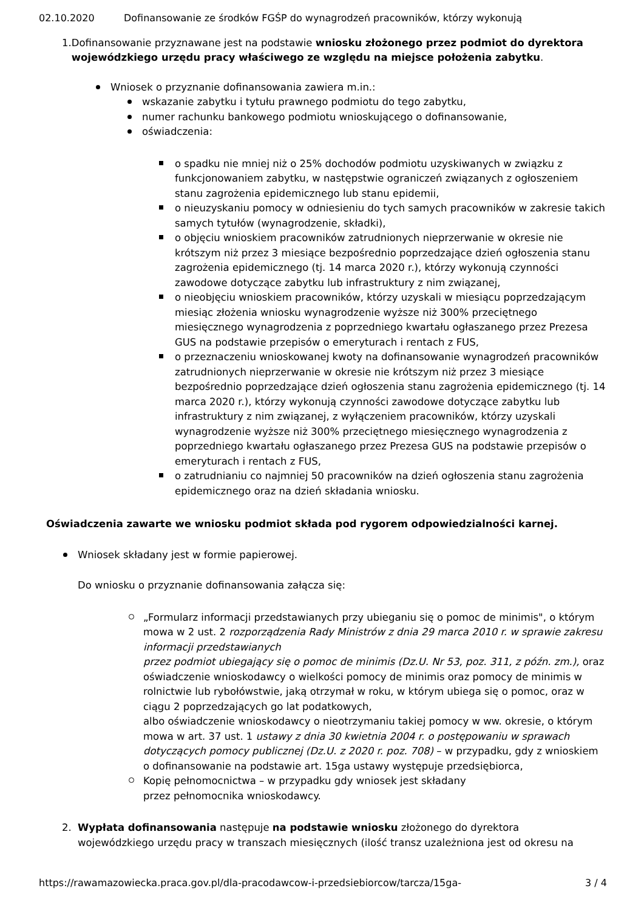02.10.2020 Dofinansowanie ze środków FGŚP do wynagrodzeń pracowników, którzy wykonują
1. Dofinansowanie przyznawane jest na podstawie wniosku złożonego przez podmiot do dyrektora wojewódzkiego urzędu pracy właściwego ze względu na miejsce położenia zabytku.
Wniosek o przyznanie dofinansowania zawiera m.in.:
wskazanie zabytku i tytułu prawnego podmiotu do tego zabytku,
numer rachunku bankowego podmiotu wnioskującego o dofinansowanie,
oświadczenia:
o spadku nie mniej niż o 25% dochodów podmiotu uzyskiwanych w związku z funkcjonowaniem zabytku, w następstwie ograniczeń związanych z ogłoszeniem stanu zagrożenia epidemicznego lub stanu epidemii,
o nieuzyskaniu pomocy w odniesieniu do tych samych pracowników w zakresie takich samych tytułów (wynagrodzenie, składki),
o objęciu wnioskiem pracowników zatrudnionych nieprzerwanie w okresie nie krótszym niż przez 3 miesiące bezpośrednio poprzedzające dzień ogłoszenia stanu zagrożenia epidemicznego (tj. 14 marca 2020 r.), którzy wykonują czynności zawodowe dotyczące zabytku lub infrastruktury z nim związanej,
o nieobjęciu wnioskiem pracowników, którzy uzyskali w miesiącu poprzedzającym miesiąc złożenia wniosku wynagrodzenie wyższe niż 300% przeciętnego miesięcznego wynagrodzenia z poprzedniego kwartału ogłaszanego przez Prezesa GUS na podstawie przepisów o emeryturach i rentach z FUS,
o przeznaczeniu wnioskowanej kwoty na dofinansowanie wynagrodzeń pracowników zatrudnionych nieprzerwanie w okresie nie krótszym niż przez 3 miesiące bezpośrednio poprzedzające dzień ogłoszenia stanu zagrożenia epidemicznego (tj. 14 marca 2020 r.), którzy wykonują czynności zawodowe dotyczące zabytku lub infrastruktury z nim związanej, z wyłączeniem pracowników, którzy uzyskali wynagrodzenie wyższe niż 300% przeciętnego miesięcznego wynagrodzenia z poprzedniego kwartału ogłaszanego przez Prezesa GUS na podstawie przepisów o emeryturach i rentach z FUS,
o zatrudnianiu co najmniej 50 pracowników na dzień ogłoszenia stanu zagrożenia epidemicznego oraz na dzień składania wniosku.
Oświadczenia zawarte we wniosku podmiot składa pod rygorem odpowiedzialności karnej.
Wniosek składany jest w formie papierowej.
Do wniosku o przyznanie dofinansowania załącza się:
„Formularz informacji przedstawianych przy ubieganiu się o pomoc de minimis", o którym mowa w 2 ust. 2 rozporządzenia Rady Ministrów z dnia 29 marca 2010 r. w sprawie zakresu informacji przedstawianych
przez podmiot ubiegający się o pomoc de minimis (Dz.U. Nr 53, poz. 311, z późn. zm.), oraz oświadczenie wnioskodawcy o wielkości pomocy de minimis oraz pomocy de minimis w rolnictwie lub rybołówstwie, jaką otrzymał w roku, w którym ubiega się o pomoc, oraz w ciągu 2 poprzedzających go lat podatkowych,
albo oświadczenie wnioskodawcy o nieotrzymaniu takiej pomocy w ww. okresie, o którym mowa w art. 37 ust. 1 ustawy z dnia 30 kwietnia 2004 r. o postępowaniu w sprawach dotyczących pomocy publicznej (Dz.U. z 2020 r. poz. 708) – w przypadku, gdy z wnioskiem o dofinansowanie na podstawie art. 15ga ustawy występuje przedsiębiorca,
Kopię pełnomocnictwa – w przypadku gdy wniosek jest składany
przez pełnomocnika wnioskodawcy.
2. Wypłata dofinansowania następuje na podstawie wniosku złożonego do dyrektora wojewódzkiego urzędu pracy w transzach miesięcznych (ilość transz uzależniona jest od okresu na
https://rawamazowiecka.praca.gov.pl/dla-pracodawcow-i-przedsiebiorcow/tarcza/15ga- 3 / 4